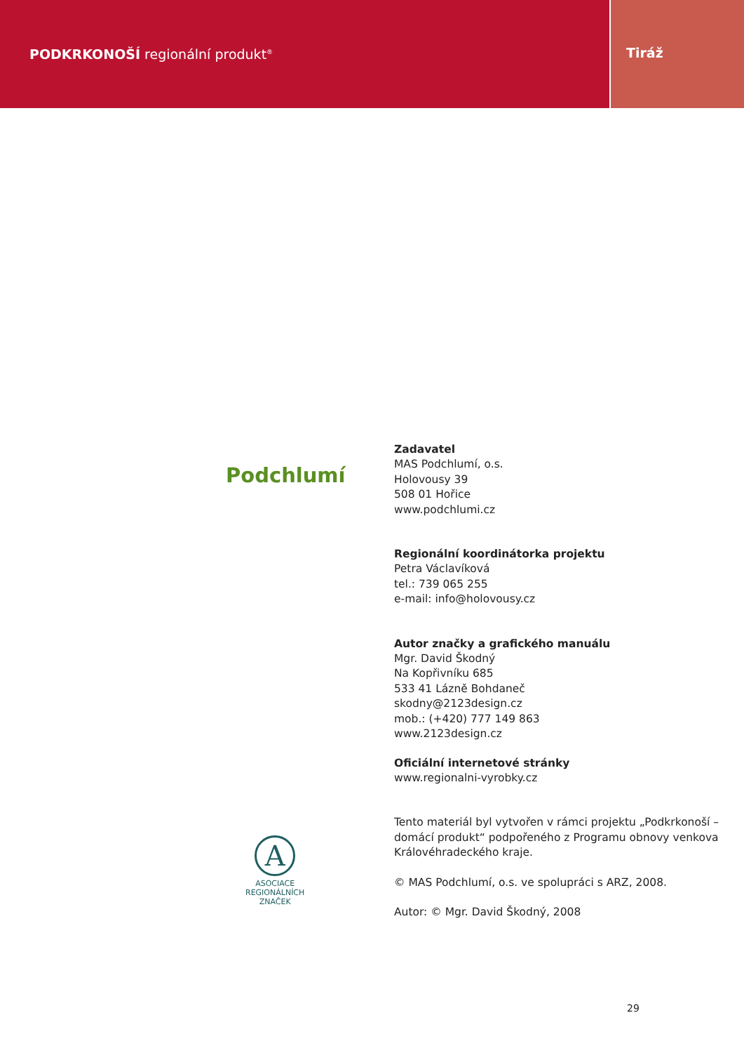PODKRKONOŠÍ regionální produkt<sup>®</sup>
Tiráž
Podchlumí
A
ASOCIACE
REGIONÁLNÍCH
ZNAČEK
Zadavatel
MAS Podchlumí, o.s.
Holovousy 39
508 01 Hořice
www.podchlumi.cz
Regionální koordinátorka projektu
Petra Václavíková
tel.: 739 065 255
e-mail: info@holovousy.cz
Autor značky a grafického manuálu
Mgr. David Škodný
Na Kopřivníku 685
533 41 Lázně Bohdaneč
skodny@2123design.cz
mob.: (+420) 777 149 863
www.2123design.cz
Oficiální internetové stránky
www.regionalni-vyrobky.cz
Tento materiál byl vytvořen v rámci projektu „Podkrkonoší –
domácí produkt“ podpořeného z Programu obnovy venkova
Královéhradeckého kraje.
© MAS Podchlumí, o.s. ve spolupráci s ARZ, 2008.
Autor: © Mgr. David Škodný, 2008
29